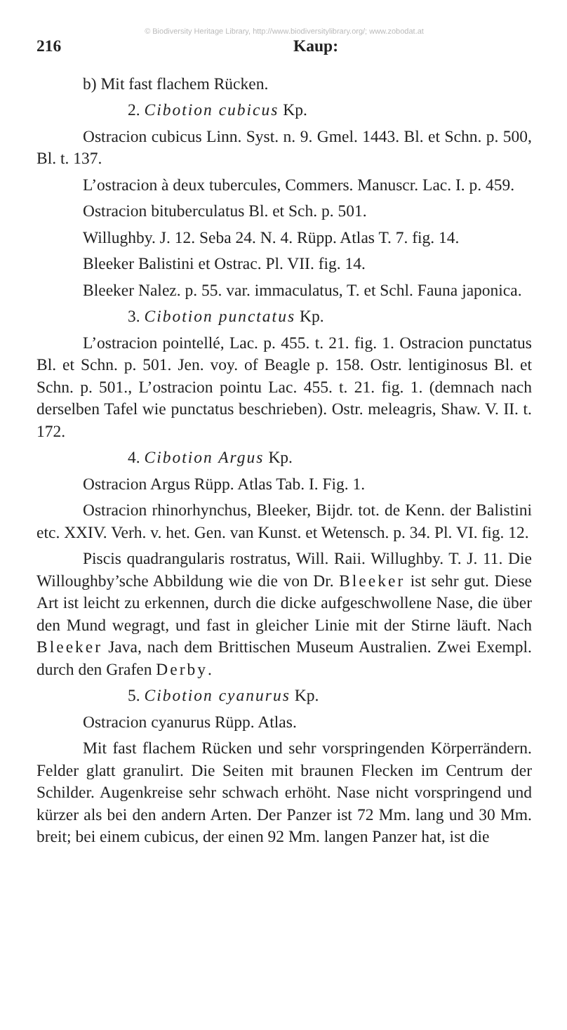© Biodiversity Heritage Library, http://www.biodiversitylibrary.org/; www.zobodat.at
216 Kaup:
b) Mit fast flachem Rücken.
2. Cibotion cubicus Kp.
Ostracion cubicus Linn. Syst. n. 9. Gmel. 1443. Bl. et Schn. p. 500, Bl. t. 137.
L’ostracion à deux tubercules, Commers. Manuscr. Lac. I. p. 459.
Ostracion bituberculatus Bl. et Sch. p. 501.
Willughby. J. 12. Seba 24. N. 4. Rüpp. Atlas T. 7. fig. 14.
Bleeker Balistini et Ostrac. Pl. VII. fig. 14.
Bleeker Nalez. p. 55. var. immaculatus, T. et Schl. Fauna japonica.
3. Cibotion punctatus Kp.
L’ostracion pointellé, Lac. p. 455. t. 21. fig. 1. Ostracion punctatus Bl. et Schn. p. 501. Jen. voy. of Beagle p. 158. Ostr. lentiginosus Bl. et Schn. p. 501., L’ostracion pointu Lac. 455. t. 21. fig. 1. (demnach nach derselben Tafel wie punctatus beschrieben). Ostr. meleagris, Shaw. V. II. t. 172.
4. Cibotion Argus Kp.
Ostracion Argus Rüpp. Atlas Tab. I. Fig. 1.
Ostracion rhinorhynchus, Bleeker, Bijdr. tot. de Kenn. der Balistini etc. XXIV. Verh. v. het. Gen. van Kunst. et Wetensch. p. 34. Pl. VI. fig. 12.
Piscis quadrangularis rostratus, Will. Raii. Willughby. T. J. 11. Die Willoughby’sche Abbildung wie die von Dr. Bleeker ist sehr gut. Diese Art ist leicht zu erkennen, durch die dicke aufgeschwollene Nase, die über den Mund wegragt, und fast in gleicher Linie mit der Stirne läuft. Nach Bleeker Java, nach dem Brittischen Museum Australien. Zwei Exempl. durch den Grafen Derby.
5. Cibotion cyanurus Kp.
Ostracion cyanurus Rüpp. Atlas.
Mit fast flachem Rücken und sehr vorspringenden Körperrändern. Felder glatt granulirt. Die Seiten mit braunen Flecken im Centrum der Schilder. Augenkreise sehr schwach erhöht. Nase nicht vorspringend und kürzer als bei den andern Arten. Der Panzer ist 72 Mm. lang und 30 Mm. breit; bei einem cubicus, der einen 92 Mm. langen Panzer hat, ist die